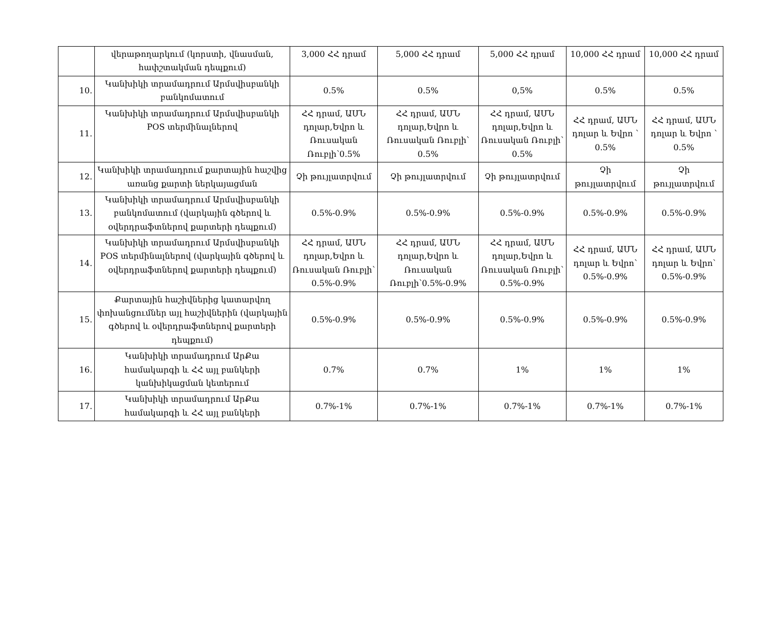| | վերաթողարկում (կորստի, վնասման, հափշտակման դեպքում) | 3,000 ՀՀ դրամ | 5,000 ՀՀ դրամ | 5,000 ՀՀ դրամ | 10,000 ՀՀ դրամ | 10,000 ՀՀ դրամ |
| 10. | Կանխիկի տրամադրում Արմսվիսբանկի բանկոմատում | 0.5% | 0.5% | 0,5% | 0.5% | 0.5% |
| 11. | Կանխիկի տրամադրում Արմսվիսբանկի POS տերմինալներով | ՀՀ դրամ, ԱՄՆ դոլար,Եվրո և Ռուսական Ռուբլի՝0.5% | ՀՀ դրամ, ԱՄՆ դոլար,Եվրո և Ռուսական Ռուբլի՝ 0.5% | ՀՀ դրամ, ԱՄՆ դոլար,Եվրո և Ռուսական Ռուբլի՝ 0.5% | ՀՀ դրամ, ԱՄՆ դոլար և Եվրո ՝ 0.5% | ՀՀ դրամ, ԱՄՆ դոլար և Եվրո ՝ 0.5% |
| 12. | Կանխիկի տրամադրում քարտային հաշվից առանց քարտի ներկայացման | Չի թույլատրվում | Չի թույլատրվում | Չի թույլատրվում | Չի թույլատրվում | Չի թույլատրվում |
| 13. | Կանխիկի տրամադրում Արմսվիսբանկի բանկոմատում (վարկային գծերով և օվերդրաֆտներով քարտերի դեպքում) | 0.5%-0.9% | 0.5%-0.9% | 0.5%-0.9% | 0.5%-0.9% | 0.5%-0.9% |
| 14. | Կանխիկի տրամադրում Արմսվիսբանկի POS տերմինալներով (վարկային գծերով և օվերդրաֆտներով քարտերի դեպքում) | ՀՀ դրամ, ԱՄՆ դոլար,Եվրո և Ռուսական Ռուբլի՝ 0.5%-0.9% | ՀՀ դրամ, ԱՄՆ դոլար,Եվրո և Ռուսական Ռուբլի՝0.5%-0.9% | ՀՀ դրամ, ԱՄՆ դոլար,Եվրո և Ռուսական Ռուբլի՝ 0.5%-0.9% | ՀՀ դրամ, ԱՄՆ դոլար և Եվրո՝ 0.5%-0.9% | ՀՀ դրամ, ԱՄՆ դոլար և Եվրո՝ 0.5%-0.9% |
| 15. | Քարտային հաշիվներից կատարվող փոխանցումներ այլ հաշիվներին (վարկային գծերով և օվերդրաֆտներով քարտերի դեպքում) | 0.5%-0.9% | 0.5%-0.9% | 0.5%-0.9% | 0.5%-0.9% | 0.5%-0.9% |
| 16. | Կանխիկի տրամադրում ԱրՔա համակարգի և ՀՀ այլ բանկերի կանխիկացման կետերում | 0.7% | 0.7% | 1% | 1% | 1% |
| 17. | Կանխիկի տրամադրում ԱրՔա համակարգի և ՀՀ այլ բանկերի | 0.7%-1% | 0.7%-1% | 0.7%-1% | 0.7%-1% | 0.7%-1% |